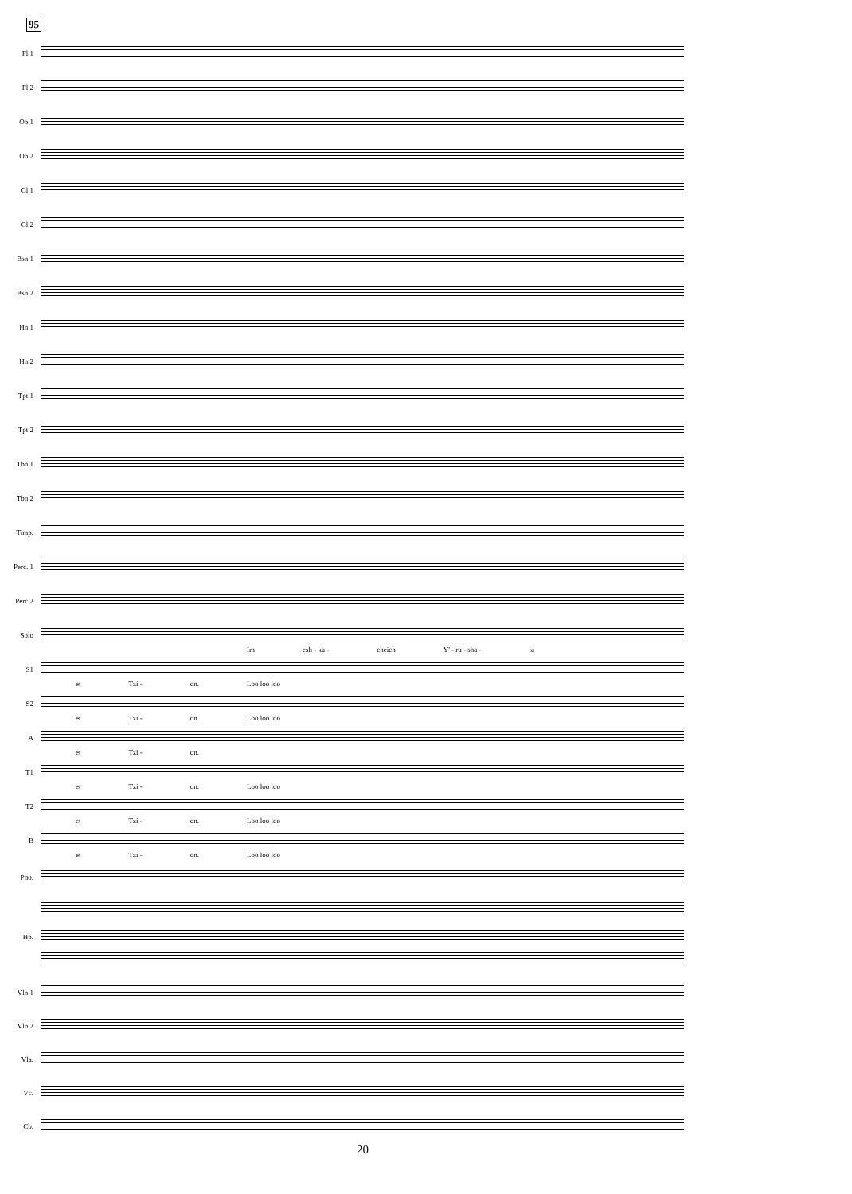95
Fl.1
Fl.2
Ob.1
Ob.2
Cl.1
Cl.2
Bsn.1
Bsn.2
Hn.1
Hn.2
Tpt.1
Tpt.2
Tbn.1
Tbn.2
Timp.
Perc. 1
Perc.2
Solo
Im esh - ka - cheich Y' - ru - sha - la
S1
et Tzi - on. Loo loo loo
S2
et Tzi - on. Loo loo loo
A
et Tzi - on.
T1
et Tzi - on. Loo loo loo
T2
et Tzi - on. Loo loo loo
B
et Tzi - on. Loo loo loo
Pno.
Hp.
Vln.1
Vln.2
Vla.
Vc.
Cb.
20